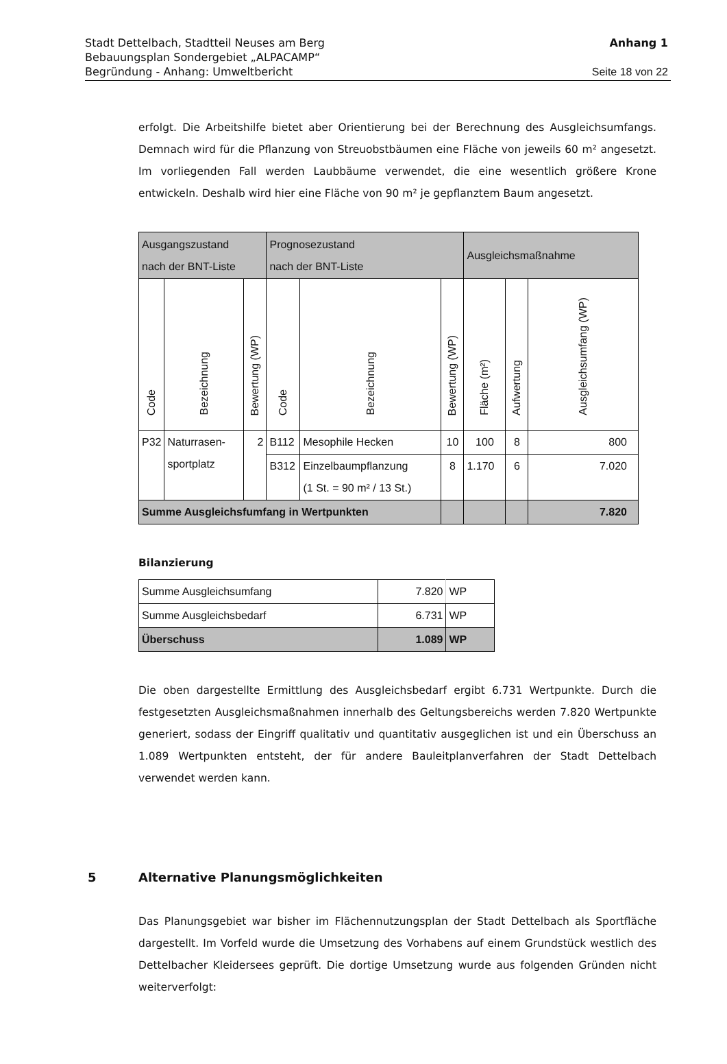Stadt Dettelbach, Stadtteil Neuses am Berg
Bebauungsplan Sondergebiet „ALPACAMP“
Begründung - Anhang: Umweltbericht
Anhang 1
Seite 18 von 22
erfolgt. Die Arbeitshilfe bietet aber Orientierung bei der Berechnung des Ausgleichs­umfangs. Demnach wird für die Pflanzung von Streuobstbäumen eine Fläche von jeweils 60 m² angesetzt. Im vorliegenden Fall werden Laubbäume verwendet, die eine wesent­lich größere Krone entwickeln. Deshalb wird hier eine Fläche von 90 m² je gepflanztem Baum angesetzt.
| Ausgangszustand nach der BNT-Liste | | | Prognosezustand nach der BNT-Liste | | | Ausgleichsmaßnahme | | |
| --- | --- | --- | --- | --- | --- | --- | --- | --- |
| Code | Bezeichnung | Bewertung (WP) | Code | Bezeichnung | Bewertung (WP) | Fläche (m²) | Aufwertung | Ausgleichsumfang (WP) |
| P32 | Naturrasen- sportplatz | 2 | B112 | Mesophile Hecken | 10 | 100 | 8 | 800 |
| | | | B312 | Einzelbaumpflanzung (1 St. = 90 m² / 13 St.) | 8 | 1.170 | 6 | 7.020 |
| Summe Ausgleichsfumfang in Wertpunkten | | | | | | | | 7.820 |
Bilanzierung
| Summe Ausgleichsumfang | 7.820 | WP |
| Summe Ausgleichsbedarf | 6.731 | WP |
| Überschuss | 1.089 | WP |
Die oben dargestellte Ermittlung des Ausgleichsbedarf ergibt 6.731 Wertpunkte. Durch die festgesetzten Ausgleichsmaßnahmen innerhalb des Geltungsbereichs werden 7.820 Wertpunkte generiert, sodass der Eingriff qualitativ und quantitativ ausgeglichen ist und ein Überschuss an 1.089 Wertpunkten entsteht, der für andere Bauleitplanverfahren der Stadt Dettelbach verwendet werden kann.
5 Alternative Planungsmöglichkeiten
Das Planungsgebiet war bisher im Flächennutzungsplan der Stadt Dettelbach als Sport­fläche dargestellt. Im Vorfeld wurde die Umsetzung des Vorhabens auf einem Grund­stück westlich des Dettelbacher Kleidersees geprüft. Die dortige Umsetzung wurde aus folgenden Gründen nicht weiterverfolgt: